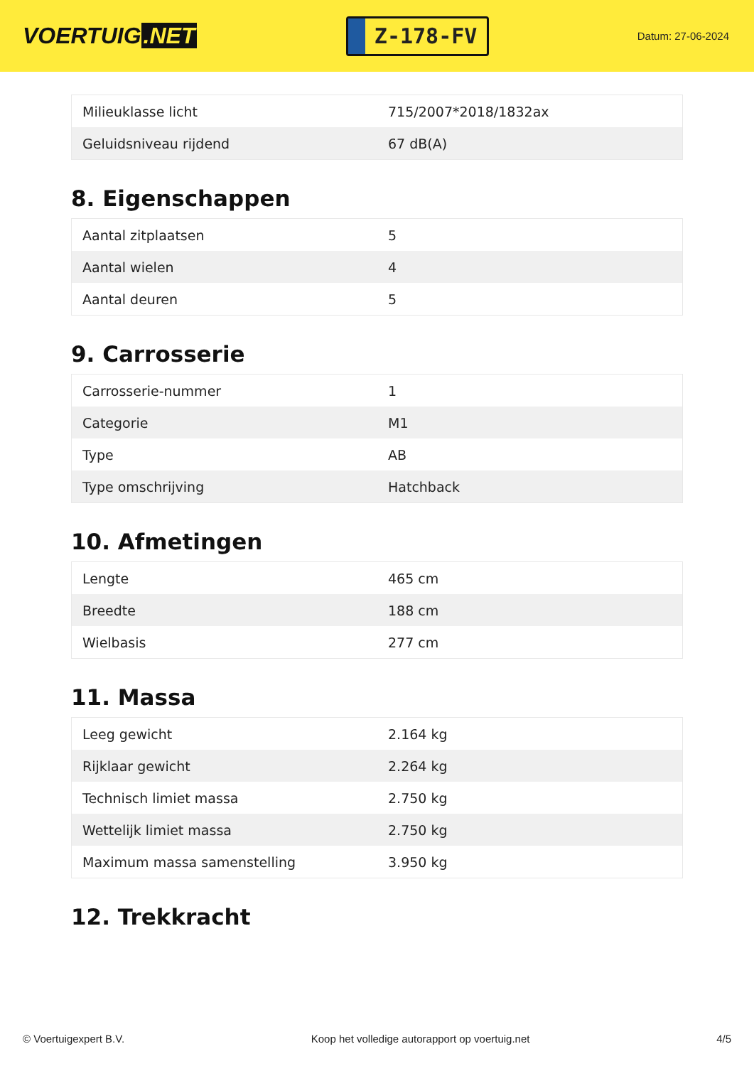VOERTUIG.NET
Z-178-FV
Datum: 27-06-2024
| Milieuklasse licht | 715/2007*2018/1832ax |
| Geluidsniveau rijdend | 67 dB(A) |
8. Eigenschappen
| Aantal zitplaatsen | 5 |
| Aantal wielen | 4 |
| Aantal deuren | 5 |
9. Carrosserie
| Carrosserie-nummer | 1 |
| Categorie | M1 |
| Type | AB |
| Type omschrijving | Hatchback |
10. Afmetingen
| Lengte | 465 cm |
| Breedte | 188 cm |
| Wielbasis | 277 cm |
11. Massa
| Leeg gewicht | 2.164 kg |
| Rijklaar gewicht | 2.264 kg |
| Technisch limiet massa | 2.750 kg |
| Wettelijk limiet massa | 2.750 kg |
| Maximum massa samenstelling | 3.950 kg |
12. Trekkracht
© Voertuigexpert B.V. Koop het volledige autorapport op voertuig.net 4/5